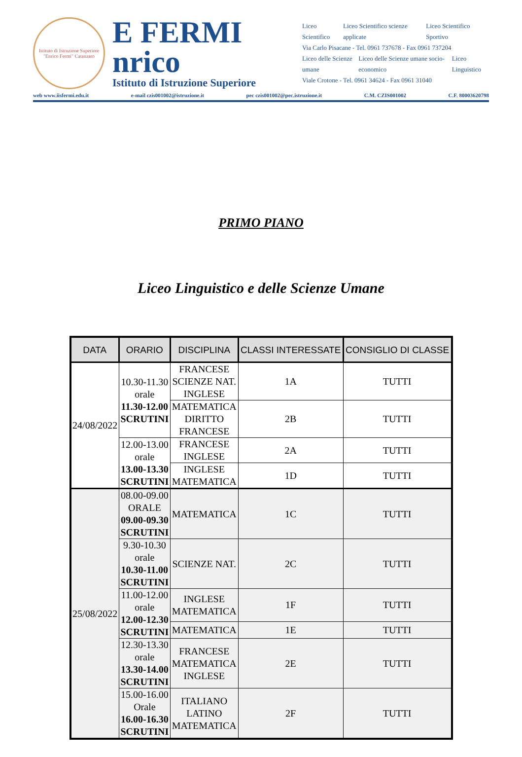Istituto di Istruzione Superiore "Enrico Fermi" Catanzaro
E FERMI
nrico
Istituto di Istruzione Superiore
Liceo Scientifico Liceo Scientifico scienze applicate Liceo Scientifico Sportivo
Via Carlo Pisacane - Tel. 0961 737678 - Fax 0961 737204
Liceo delle Scienze umane Liceo delle Scienze umane socio-economico Liceo Linguistico
Viale Crotone - Tel. 0961 34624 - Fax 0961 31040
web www.iisfermi.edu.it e-mail czis001002@istruzione.it pec czis001002@pec.istruzione.it C.M. CZIS001002 C.F. 80003620798
PRIMO PIANO
Liceo Linguistico e delle Scienze Umane
| DATA | ORARIO | DISCIPLINA | CLASSI INTERESSATE | CONSIGLIO DI CLASSE |
| --- | --- | --- | --- | --- |
| 24/08/2022 | 10.30-11.30 orale 11.30-12.00 SCRUTINI | FRANCESE SCIENZE NAT. INGLESE | 1A | TUTTI |
| | | MATEMATICA DIRITTO FRANCESE | 2B | TUTTI |
| | 12.00-13.00 orale 13.00-13.30 SCRUTINI | FRANCESE INGLESE | 2A | TUTTI |
| | | INGLESE MATEMATICA | 1D | TUTTI |
| 25/08/2022 | 08.00-09.00 ORALE 09.00-09.30 SCRUTINI | MATEMATICA | 1C | TUTTI |
| | 9.30-10.30 orale 10.30-11.00 SCRUTINI | SCIENZE NAT. | 2C | TUTTI |
| | 11.00-12.00 orale 12.00-12.30 SCRUTINI | INGLESE MATEMATICA | 1F | TUTTI |
| | | MATEMATICA | 1E | TUTTI |
| | 12.30-13.30 orale 13.30-14.00 SCRUTINI | FRANCESE MATEMATICA INGLESE | 2E | TUTTI |
| | 15.00-16.00 Orale 16.00-16.30 SCRUTINI | ITALIANO LATINO MATEMATICA | 2F | TUTTI |